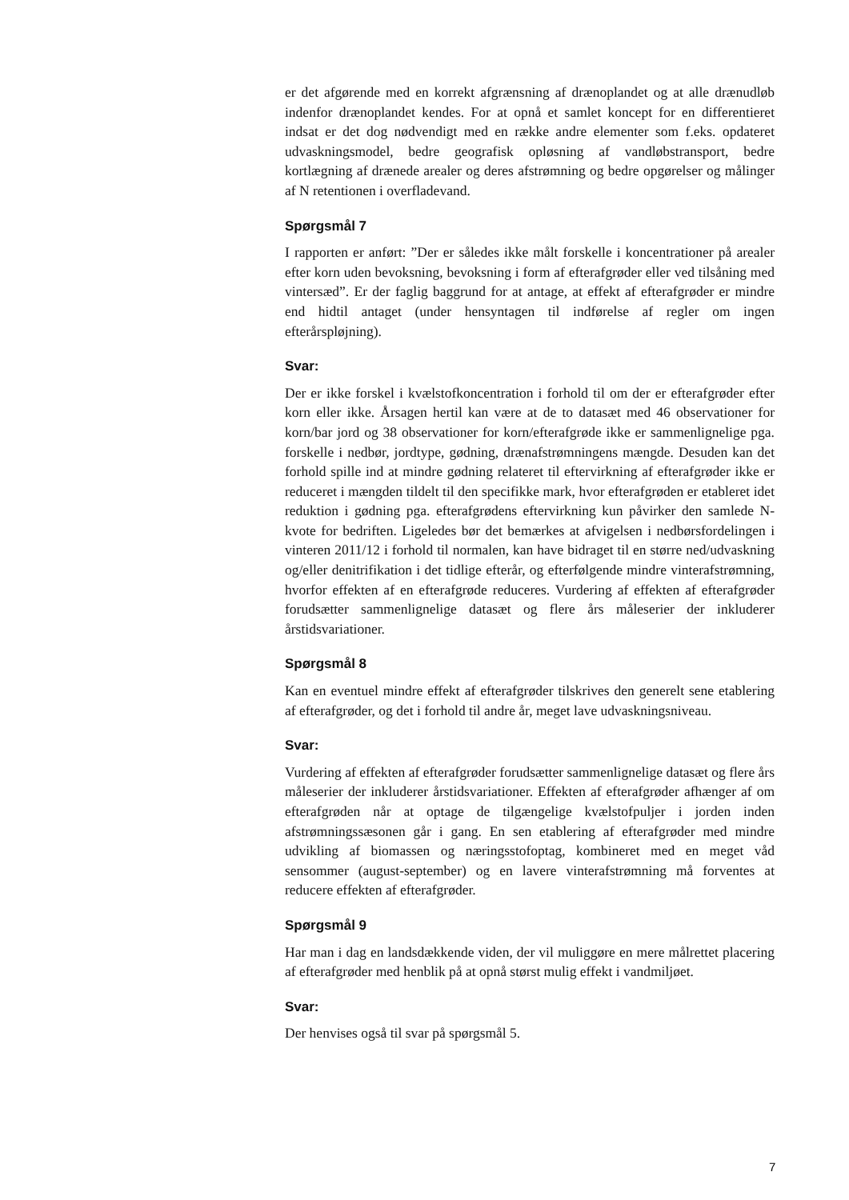er det afgørende med en korrekt afgrænsning af drænoplandet og at alle drænudløb indenfor drænoplandet kendes. For at opnå et samlet koncept for en differentieret indsat er det dog nødvendigt med en række andre elementer som f.eks. opdateret udvaskningsmodel, bedre geografisk opløsning af vandløbstransport, bedre kortlægning af drænede arealer og deres afstrømning og bedre opgørelser og målinger af N retentionen i overfladevand.
Spørgsmål 7
I rapporten er anført: ”Der er således ikke målt forskelle i koncentrationer på arealer efter korn uden bevoksning, bevoksning i form af efterafgrøder eller ved tilsåning med vintersæd”. Er der faglig baggrund for at antage, at effekt af efterafgrøder er mindre end hidtil antaget (under hensyntagen til indførelse af regler om ingen efterårspløjning).
Svar:
Der er ikke forskel i kvælstofkoncentration i forhold til om der er efterafgrøder efter korn eller ikke. Årsagen hertil kan være at de to datasæt med 46 observationer for korn/bar jord og 38 observationer for korn/efterafgrøde ikke er sammenlignelige pga. forskelle i nedbør, jordtype, gødning, drænafstrømningens mængde. Desuden kan det forhold spille ind at mindre gødning relateret til eftervirkning af efterafgrøder ikke er reduceret i mængden tildelt til den specifikke mark, hvor efterafgrøden er etableret idet reduktion i gødning pga. efterafgrødens eftervirkning kun påvirker den samlede N-kvote for bedriften. Ligeledes bør det bemærkes at afvigelsen i nedbørsfordelingen i vinteren 2011/12 i forhold til normalen, kan have bidraget til en større ned/udvaskning og/eller denitrifikation i det tidlige efterår, og efterfølgende mindre vinterafstrømning, hvorfor effekten af en efterafgrøde reduceres. Vurdering af effekten af efterafgrøder forudsætter sammenlignelige datasæt og flere års måleserier der inkluderer årstidsvariationer.
Spørgsmål 8
Kan en eventuel mindre effekt af efterafgrøder tilskrives den generelt sene etablering af efterafgrøder, og det i forhold til andre år, meget lave udvaskningsniveau.
Svar:
Vurdering af effekten af efterafgrøder forudsætter sammenlignelige datasæt og flere års måleserier der inkluderer årstidsvariationer. Effekten af efterafgrøder afhænger af om efterafgrøden når at optage de tilgængelige kvælstofpuljer i jorden inden afstrømningssæsonen går i gang. En sen etablering af efterafgrøder med mindre udvikling af biomassen og næringsstofoptag, kombineret med en meget våd sensommer (august-september) og en lavere vinterafstrømning må forventes at reducere effekten af efterafgrøder.
Spørgsmål 9
Har man i dag en landsdækkende viden, der vil muliggøre en mere målrettet placering af efterafgrøder med henblik på at opnå størst mulig effekt i vandmiljøet.
Svar:
Der henvises også til svar på spørgsmål 5.
7